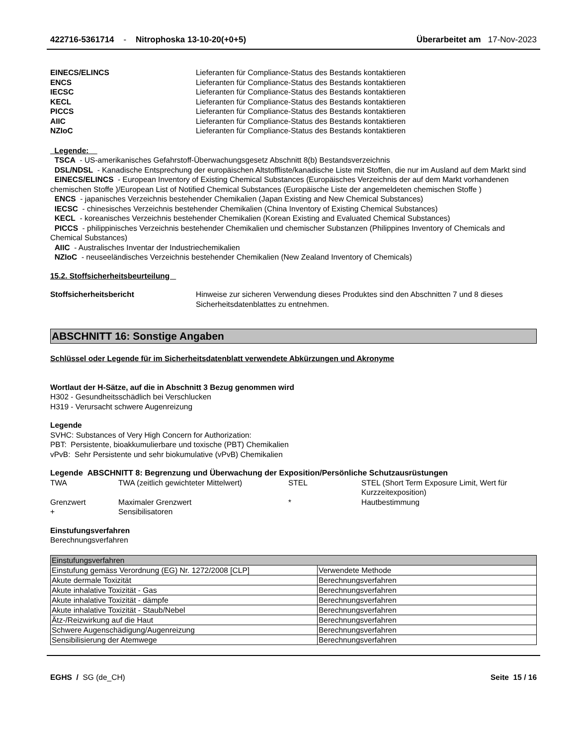422716-5361714 - Nitrophoska 13-10-20(+0+5)
Überarbeitet am 17-Nov-2023
EINECS/ELINCS Lieferanten für Compliance-Status des Bestands kontaktieren
ENCS Lieferanten für Compliance-Status des Bestands kontaktieren
IECSC Lieferanten für Compliance-Status des Bestands kontaktieren
KECL Lieferanten für Compliance-Status des Bestands kontaktieren
PICCS Lieferanten für Compliance-Status des Bestands kontaktieren
AIIC Lieferanten für Compliance-Status des Bestands kontaktieren
NZIoC Lieferanten für Compliance-Status des Bestands kontaktieren
Legende:
TSCA - US-amerikanisches Gefahrstoff-Überwachungsgesetz Abschnitt 8(b) Bestandsverzeichnis
DSL/NDSL - Kanadische Entsprechung der europäischen Altstoffliste/kanadische Liste mit Stoffen, die nur im Ausland auf dem Markt sind
EINECS/ELINCS - European Inventory of Existing Chemical Substances (Europäisches Verzeichnis der auf dem Markt vorhandenen chemischen Stoffe )/European List of Notified Chemical Substances (Europäische Liste der angemeldeten chemischen Stoffe )
ENCS - japanisches Verzeichnis bestehender Chemikalien (Japan Existing and New Chemical Substances)
IECSC - chinesisches Verzeichnis bestehender Chemikalien (China Inventory of Existing Chemical Substances)
KECL - koreanisches Verzeichnis bestehender Chemikalien (Korean Existing and Evaluated Chemical Substances)
PICCS - philippinisches Verzeichnis bestehender Chemikalien und chemischer Substanzen (Philippines Inventory of Chemicals and Chemical Substances)
AIIC - Australisches Inventar der Industriechemikalien
NZIoC - neuseeländisches Verzeichnis bestehender Chemikalien (New Zealand Inventory of Chemicals)
15.2. Stoffsicherheitsbeurteilung
Stoffsicherheitsbericht Hinweise zur sicheren Verwendung dieses Produktes sind den Abschnitten 7 und 8 dieses Sicherheitsdatenblattes zu entnehmen.
ABSCHNITT 16: Sonstige Angaben
Schlüssel oder Legende für im Sicherheitsdatenblatt verwendete Abkürzungen und Akronyme
Wortlaut der H-Sätze, auf die in Abschnitt 3 Bezug genommen wird
H302 - Gesundheitsschädlich bei Verschlucken
H319 - Verursacht schwere Augenreizung
Legende
SVHC: Substances of Very High Concern for Authorization:
PBT: Persistente, bioakkumulierbare und toxische (PBT) Chemikalien
vPvB: Sehr Persistente und sehr biokumulative (vPvB) Chemikalien
Legende ABSCHNITT 8: Begrenzung und Überwachung der Exposition/Persönliche Schutzausrüstungen
| TWA | TWA (zeitlich gewichteter Mittelwert) | STEL | STEL (Short Term Exposure Limit, Wert für Kurzzeitexposition) |
| Grenzwert | Maximaler Grenzwert | * | Hautbestimmung |
| + | Sensibilisatoren | | |
Einstufungsverfahren
Berechnungsverfahren
| Einstufungsverfahren | |
| Einstufung gemäss Verordnung (EG) Nr. 1272/2008 [CLP] | Verwendete Methode |
| Akute dermale Toxizität | Berechnungsverfahren |
| Akute inhalative Toxizität - Gas | Berechnungsverfahren |
| Akute inhalative Toxizität - dämpfe | Berechnungsverfahren |
| Akute inhalative Toxizität - Staub/Nebel | Berechnungsverfahren |
| Ätz-/Reizwirkung auf die Haut | Berechnungsverfahren |
| Schwere Augenschädigung/Augenreizung | Berechnungsverfahren |
| Sensibilisierung der Atemwege | Berechnungsverfahren |
EGHS / SG (de_CH) Seite 15 / 16